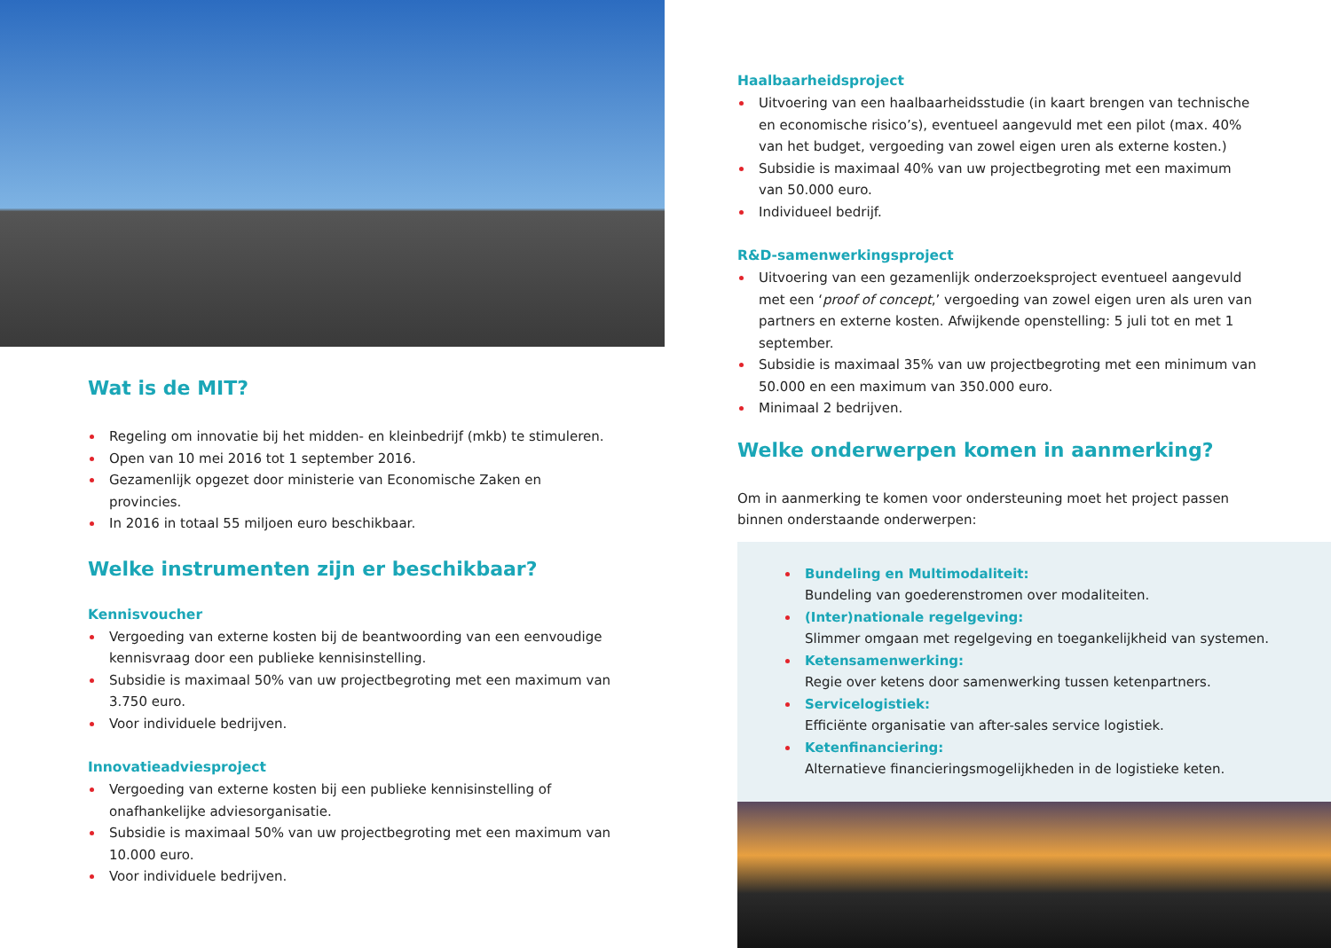Wat is de MIT?
Regeling om innovatie bij het midden- en kleinbedrijf (mkb) te stimuleren.
Open van 10 mei 2016 tot 1 september 2016.
Gezamenlijk opgezet door ministerie van Economische Zaken en provincies.
In 2016 in totaal 55 miljoen euro beschikbaar.
Welke instrumenten zijn er beschikbaar?
Kennisvoucher
Vergoeding van externe kosten bij de beantwoording van een eenvoudige kennisvraag door een publieke kennisinstelling.
Subsidie is maximaal 50% van uw projectbegroting met een maximum van 3.750 euro.
Voor individuele bedrijven.
Innovatieadviesproject
Vergoeding van externe kosten bij een publieke kennisinstelling of onafhankelijke adviesorganisatie.
Subsidie is maximaal 50% van uw projectbegroting met een maximum van 10.000 euro.
Voor individuele bedrijven.
Haalbaarheidsproject
Uitvoering van een haalbaarheidsstudie (in kaart brengen van technische en economische risico’s), eventueel aangevuld met een pilot (max. 40% van het budget, vergoeding van zowel eigen uren als externe kosten.)
Subsidie is maximaal 40% van uw projectbegroting met een maximum van 50.000 euro.
Individueel bedrijf.
R&D-samenwerkingsproject
Uitvoering van een gezamenlijk onderzoeksproject eventueel aangevuld met een ‘proof of concept,’ vergoeding van zowel eigen uren als uren van partners en externe kosten. Afwijkende openstelling: 5 juli tot en met 1 september.
Subsidie is maximaal 35% van uw projectbegroting met een minimum van 50.000 en een maximum van 350.000 euro.
Minimaal 2 bedrijven.
Welke onderwerpen komen in aanmerking?
Om in aanmerking te komen voor ondersteuning moet het project passen binnen onderstaande onderwerpen:
Bundeling en Multimodaliteit:
Bundeling van goederenstromen over modaliteiten.
(Inter)nationale regelgeving:
Slimmer omgaan met regelgeving en toegankelijkheid van systemen.
Ketensamenwerking:
Regie over ketens door samenwerking tussen ketenpartners.
Servicelogistiek:
Efficiënte organisatie van after-sales service logistiek.
Ketenfinanciering:
Alternatieve financieringsmogelijkheden in de logistieke keten.